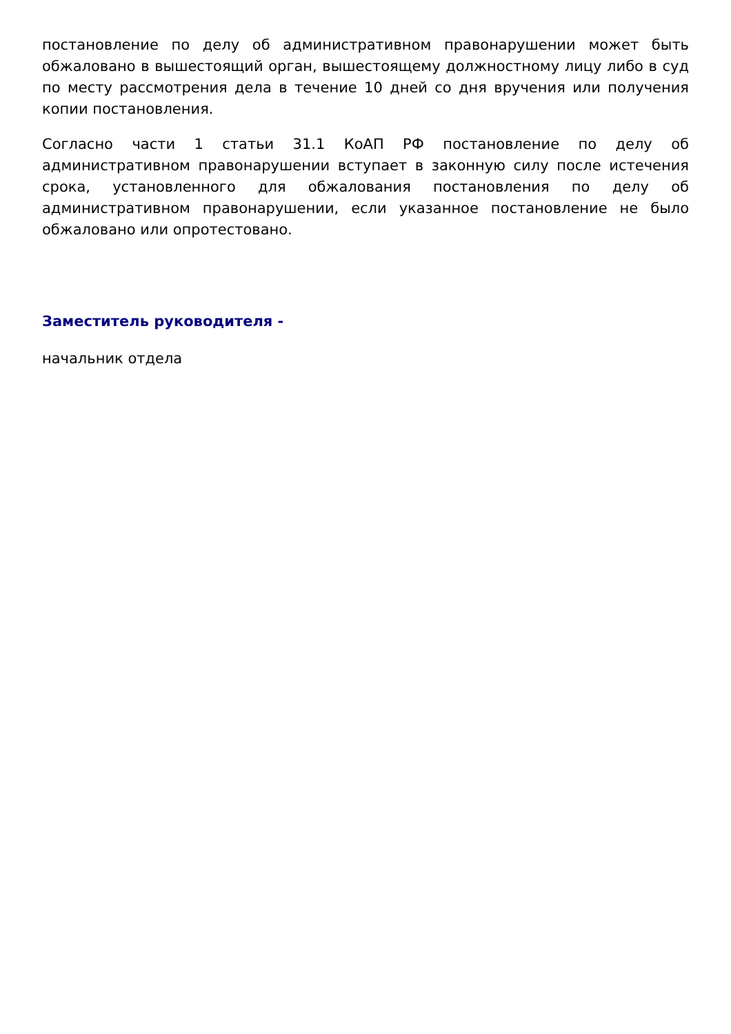постановление по делу об административном правонарушении может быть обжаловано в вышестоящий орган, вышестоящему должностному лицу либо в суд по месту рассмотрения дела в течение 10 дней со дня вручения или получения копии постановления.
Согласно части 1 статьи 31.1 КоАП РФ постановление по делу об административном правонарушении вступает в законную силу после истечения срока, установленного для обжалования постановления по делу об административном правонарушении, если указанное постановление не было обжаловано или опротестовано.
Заместитель руководителя -
начальник отдела